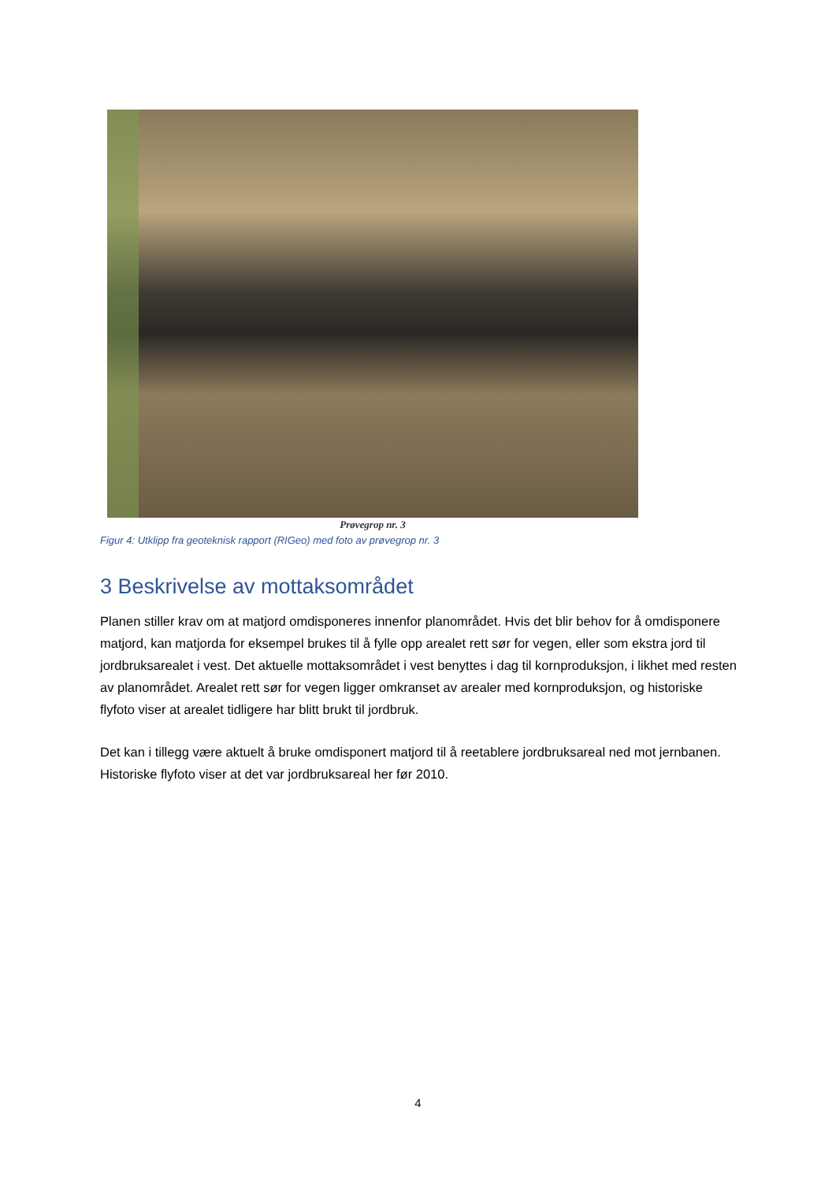Prøvegrop nr. 3
Figur 4: Utklipp fra geoteknisk rapport (RIGeo) med foto av prøvegrop nr. 3
3 Beskrivelse av mottaksområdet
Planen stiller krav om at matjord omdisponeres innenfor planområdet. Hvis det blir behov for å omdisponere matjord, kan matjorda for eksempel brukes til å fylle opp arealet rett sør for vegen, eller som ekstra jord til jordbruksarealet i vest. Det aktuelle mottaksområdet i vest benyttes i dag til kornproduksjon, i likhet med resten av planområdet. Arealet rett sør for vegen ligger omkranset av arealer med kornproduksjon, og historiske flyfoto viser at arealet tidligere har blitt brukt til jordbruk.
Det kan i tillegg være aktuelt å bruke omdisponert matjord til å reetablere jordbruksareal ned mot jernbanen. Historiske flyfoto viser at det var jordbruksareal her før 2010.
4